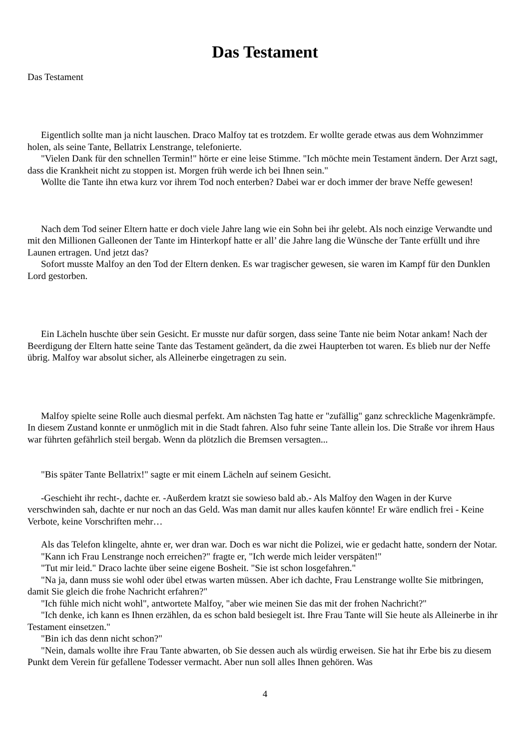Das Testament
Das Testament
Eigentlich sollte man ja nicht lauschen. Draco Malfoy tat es trotzdem. Er wollte gerade etwas aus dem Wohnzimmer holen, als seine Tante, Bellatrix Lenstrange, telefonierte.
"Vielen Dank für den schnellen Termin!" hörte er eine leise Stimme. "Ich möchte mein Testament ändern. Der Arzt sagt, dass die Krankheit nicht zu stoppen ist. Morgen früh werde ich bei Ihnen sein."
Wollte die Tante ihn etwa kurz vor ihrem Tod noch enterben? Dabei war er doch immer der brave Neffe gewesen!
Nach dem Tod seiner Eltern hatte er doch viele Jahre lang wie ein Sohn bei ihr gelebt. Als noch einzige Verwandte und mit den Millionen Galleonen der Tante im Hinterkopf hatte er all’ die Jahre lang die Wünsche der Tante erfüllt und ihre Launen ertragen. Und jetzt das?
Sofort musste Malfoy an den Tod der Eltern denken. Es war tragischer gewesen, sie waren im Kampf für den Dunklen Lord gestorben.
Ein Lächeln huschte über sein Gesicht. Er musste nur dafür sorgen, dass seine Tante nie beim Notar ankam! Nach der Beerdigung der Eltern hatte seine Tante das Testament geändert, da die zwei Haupterben tot waren. Es blieb nur der Neffe übrig. Malfoy war absolut sicher, als Alleinerbe eingetragen zu sein.
Malfoy spielte seine Rolle auch diesmal perfekt. Am nächsten Tag hatte er "zufällig" ganz schreckliche Magenkrämpfe. In diesem Zustand konnte er unmöglich mit in die Stadt fahren. Also fuhr seine Tante allein los. Die Straße vor ihrem Haus war führten gefährlich steil bergab. Wenn da plötzlich die Bremsen versagten...
"Bis später Tante Bellatrix!" sagte er mit einem Lächeln auf seinem Gesicht.
-Geschieht ihr recht-, dachte er. -Außerdem kratzt sie sowieso bald ab.- Als Malfoy den Wagen in der Kurve verschwinden sah, dachte er nur noch an das Geld. Was man damit nur alles kaufen könnte! Er wäre endlich frei - Keine Verbote, keine Vorschriften mehr…
Als das Telefon klingelte, ahnte er, wer dran war. Doch es war nicht die Polizei, wie er gedacht hatte, sondern der Notar.
"Kann ich Frau Lenstrange noch erreichen?" fragte er, "Ich werde mich leider verspäten!"
"Tut mir leid." Draco lachte über seine eigene Bosheit. "Sie ist schon losgefahren."
"Na ja, dann muss sie wohl oder übel etwas warten müssen. Aber ich dachte, Frau Lenstrange wollte Sie mitbringen, damit Sie gleich die frohe Nachricht erfahren?"
"Ich fühle mich nicht wohl", antwortete Malfoy, "aber wie meinen Sie das mit der frohen Nachricht?"
"Ich denke, ich kann es Ihnen erzählen, da es schon bald besiegelt ist. Ihre Frau Tante will Sie heute als Alleinerbe in ihr Testament einsetzen."
"Bin ich das denn nicht schon?"
"Nein, damals wollte ihre Frau Tante abwarten, ob Sie dessen auch als würdig erweisen. Sie hat ihr Erbe bis zu diesem Punkt dem Verein für gefallene Todesser vermacht. Aber nun soll alles Ihnen gehören. Was
4